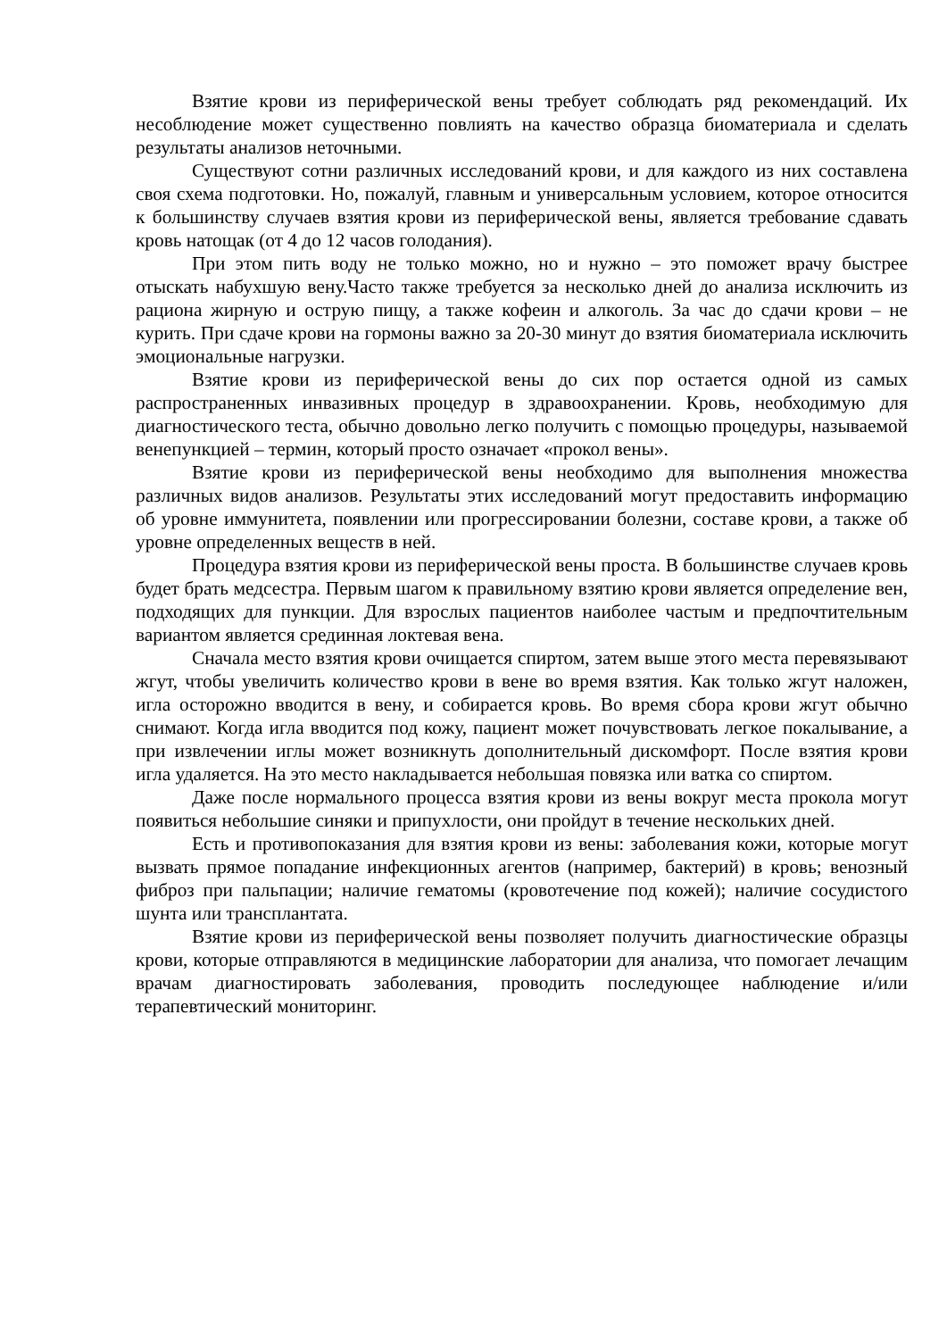Взятие крови из периферической вены требует соблюдать ряд рекомендаций. Их несоблюдение может существенно повлиять на качество образца биоматериала и сделать результаты анализов неточными.
Существуют сотни различных исследований крови, и для каждого из них составлена своя схема подготовки. Но, пожалуй, главным и универсальным условием, которое относится к большинству случаев взятия крови из периферической вены, является требование сдавать кровь натощак (от 4 до 12 часов голодания).
При этом пить воду не только можно, но и нужно – это поможет врачу быстрее отыскать набухшую вену.Часто также требуется за несколько дней до анализа исключить из рациона жирную и острую пищу, а также кофеин и алкоголь. За час до сдачи крови – не курить. При сдаче крови на гормоны важно за 20-30 минут до взятия биоматериала исключить эмоциональные нагрузки.
Взятие крови из периферической вены до сих пор остается одной из самых распространенных инвазивных процедур в здравоохранении. Кровь, необходимую для диагностического теста, обычно довольно легко получить с помощью процедуры, называемой венепункцией – термин, который просто означает «прокол вены».
Взятие крови из периферической вены необходимо для выполнения множества различных видов анализов. Результаты этих исследований могут предоставить информацию об уровне иммунитета, появлении или прогрессировании болезни, составе крови, а также об уровне определенных веществ в ней.
Процедура взятия крови из периферической вены проста. В большинстве случаев кровь будет брать медсестра. Первым шагом к правильному взятию крови является определение вен, подходящих для пункции. Для взрослых пациентов наиболее частым и предпочтительным вариантом является срединная локтевая вена.
Сначала место взятия крови очищается спиртом, затем выше этого места перевязывают жгут, чтобы увеличить количество крови в вене во время взятия. Как только жгут наложен, игла осторожно вводится в вену, и собирается кровь. Во время сбора крови жгут обычно снимают. Когда игла вводится под кожу, пациент может почувствовать легкое покалывание, а при извлечении иглы может возникнуть дополнительный дискомфорт. После взятия крови игла удаляется. На это место накладывается небольшая повязка или ватка со спиртом.
Даже после нормального процесса взятия крови из вены вокруг места прокола могут появиться небольшие синяки и припухлости, они пройдут в течение нескольких дней.
Есть и противопоказания для взятия крови из вены: заболевания кожи, которые могут вызвать прямое попадание инфекционных агентов (например, бактерий) в кровь; венозный фиброз при пальпации; наличие гематомы (кровотечение под кожей); наличие сосудистого шунта или трансплантата.
Взятие крови из периферической вены позволяет получить диагностические образцы крови, которые отправляются в медицинские лаборатории для анализа, что помогает лечащим врачам диагностировать заболевания, проводить последующее наблюдение и/или терапевтический мониторинг.